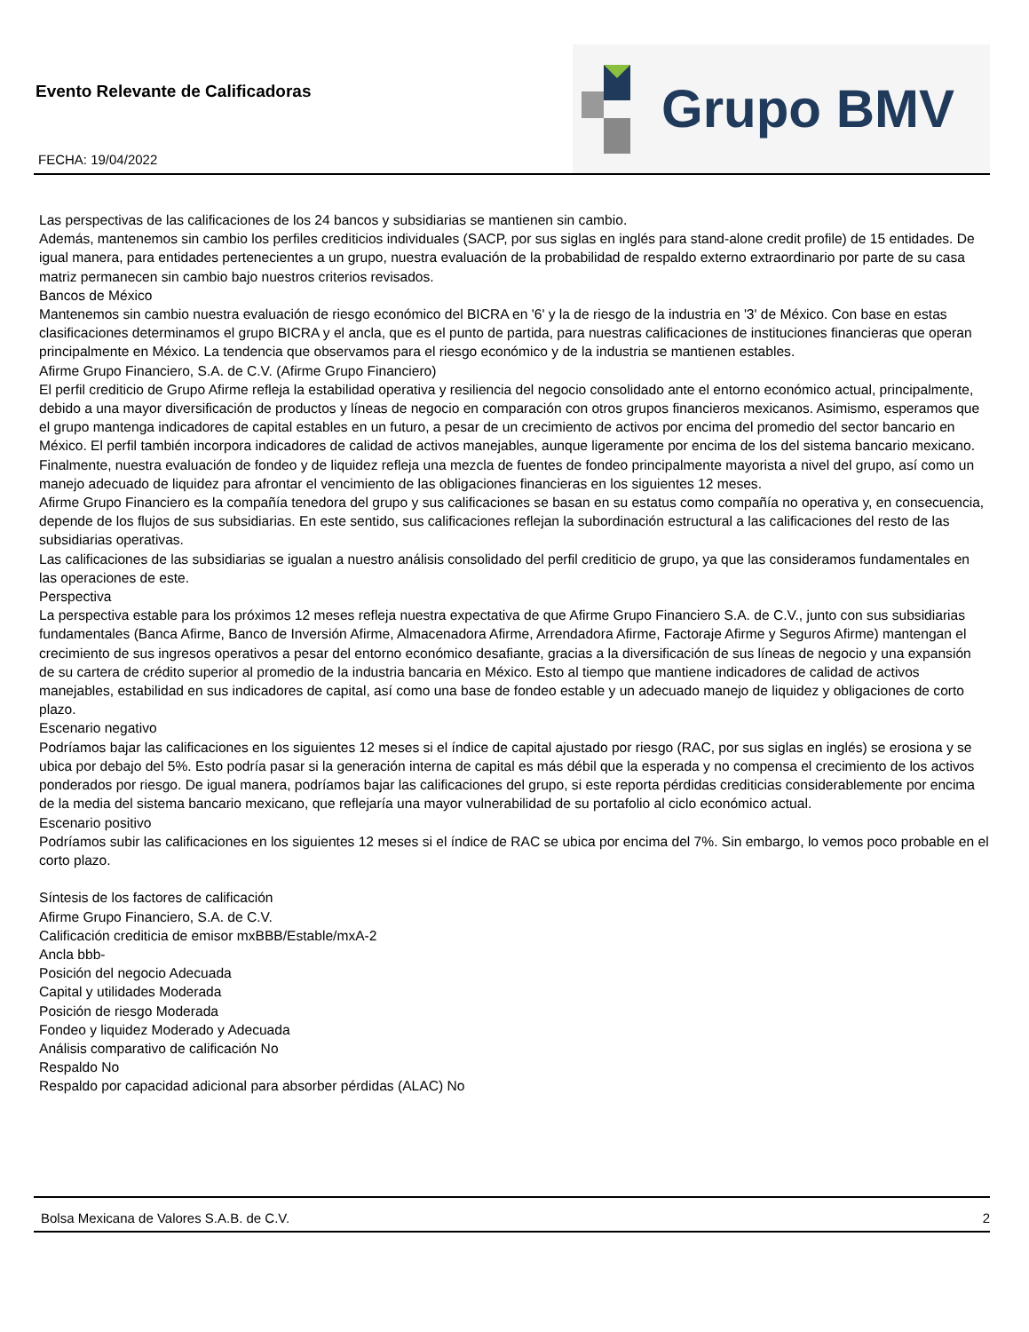Evento Relevante de Calificadoras
FECHA: 19/04/2022
Grupo BMV
Las perspectivas de las calificaciones de los 24 bancos y subsidiarias se mantienen sin cambio.
Además, mantenemos sin cambio los perfiles crediticios individuales (SACP, por sus siglas en inglés para stand-alone credit profile) de 15 entidades. De igual manera, para entidades pertenecientes a un grupo, nuestra evaluación de la probabilidad de respaldo externo extraordinario por parte de su casa matriz permanecen sin cambio bajo nuestros criterios revisados.
Bancos de México
Mantenemos sin cambio nuestra evaluación de riesgo económico del BICRA en '6' y la de riesgo de la industria en '3' de México. Con base en estas clasificaciones determinamos el grupo BICRA y el ancla, que es el punto de partida, para nuestras calificaciones de instituciones financieras que operan principalmente en México. La tendencia que observamos para el riesgo económico y de la industria se mantienen estables.
Afirme Grupo Financiero, S.A. de C.V. (Afirme Grupo Financiero)
El perfil crediticio de Grupo Afirme refleja la estabilidad operativa y resiliencia del negocio consolidado ante el entorno económico actual, principalmente, debido a una mayor diversificación de productos y líneas de negocio en comparación con otros grupos financieros mexicanos. Asimismo, esperamos que el grupo mantenga indicadores de capital estables en un futuro, a pesar de un crecimiento de activos por encima del promedio del sector bancario en México. El perfil también incorpora indicadores de calidad de activos manejables, aunque ligeramente por encima de los del sistema bancario mexicano. Finalmente, nuestra evaluación de fondeo y de liquidez refleja una mezcla de fuentes de fondeo principalmente mayorista a nivel del grupo, así como un manejo adecuado de liquidez para afrontar el vencimiento de las obligaciones financieras en los siguientes 12 meses.
Afirme Grupo Financiero es la compañía tenedora del grupo y sus calificaciones se basan en su estatus como compañía no operativa y, en consecuencia, depende de los flujos de sus subsidiarias. En este sentido, sus calificaciones reflejan la subordinación estructural a las calificaciones del resto de las subsidiarias operativas.
Las calificaciones de las subsidiarias se igualan a nuestro análisis consolidado del perfil crediticio de grupo, ya que las consideramos fundamentales en las operaciones de este.
Perspectiva
La perspectiva estable para los próximos 12 meses refleja nuestra expectativa de que Afirme Grupo Financiero S.A. de C.V., junto con sus subsidiarias fundamentales (Banca Afirme, Banco de Inversión Afirme, Almacenadora Afirme, Arrendadora Afirme, Factoraje Afirme y Seguros Afirme) mantengan el crecimiento de sus ingresos operativos a pesar del entorno económico desafiante, gracias a la diversificación de sus líneas de negocio y una expansión de su cartera de crédito superior al promedio de la industria bancaria en México. Esto al tiempo que mantiene indicadores de calidad de activos manejables, estabilidad en sus indicadores de capital, así como una base de fondeo estable y un adecuado manejo de liquidez y obligaciones de corto plazo.
Escenario negativo
Podríamos bajar las calificaciones en los siguientes 12 meses si el índice de capital ajustado por riesgo (RAC, por sus siglas en inglés) se erosiona y se ubica por debajo del 5%. Esto podría pasar si la generación interna de capital es más débil que la esperada y no compensa el crecimiento de los activos ponderados por riesgo. De igual manera, podríamos bajar las calificaciones del grupo, si este reporta pérdidas crediticias considerablemente por encima de la media del sistema bancario mexicano, que reflejaría una mayor vulnerabilidad de su portafolio al ciclo económico actual.
Escenario positivo
Podríamos subir las calificaciones en los siguientes 12 meses si el índice de RAC se ubica por encima del 7%. Sin embargo, lo vemos poco probable en el corto plazo.
Síntesis de los factores de calificación
Afirme Grupo Financiero, S.A. de C.V.
Calificación crediticia de emisor mxBBB/Estable/mxA-2
Ancla bbb-
Posición del negocio Adecuada
Capital y utilidades Moderada
Posición de riesgo Moderada
Fondeo y liquidez Moderado y Adecuada
Análisis comparativo de calificación No
Respaldo No
Respaldo por capacidad adicional para absorber pérdidas (ALAC) No
Bolsa Mexicana de Valores S.A.B. de C.V. 2